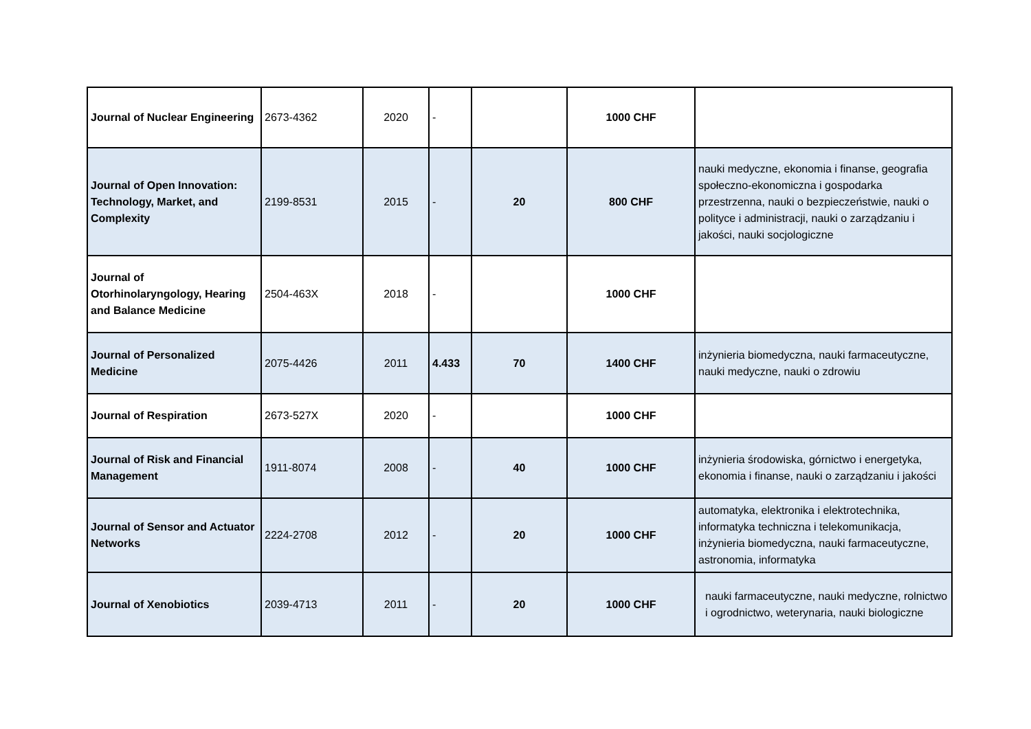| Journal of Nuclear Engineering | 2673-4362 | 2020 | - | | 1000 CHF | |
| Journal of Open Innovation: Technology, Market, and Complexity | 2199-8531 | 2015 | - | 20 | 800 CHF | nauki medyczne, ekonomia i finanse, geografia społeczno-ekonomiczna i gospodarka przestrzenna, nauki o bezpieczeństwie, nauki o polityce i administracji, nauki o zarządzaniu i jakości, nauki socjologiczne |
| Journal of Otorhinolaryngology, Hearing and Balance Medicine | 2504-463X | 2018 | - | | 1000 CHF | |
| Journal of Personalized Medicine | 2075-4426 | 2011 | 4.433 | 70 | 1400 CHF | inżynieria biomedyczna, nauki farmaceutyczne, nauki medyczne, nauki o zdrowiu |
| Journal of Respiration | 2673-527X | 2020 | - | | 1000 CHF | |
| Journal of Risk and Financial Management | 1911-8074 | 2008 | - | 40 | 1000 CHF | inżynieria środowiska, górnictwo i energetyka, ekonomia i finanse, nauki o zarządzaniu i jakości |
| Journal of Sensor and Actuator Networks | 2224-2708 | 2012 | - | 20 | 1000 CHF | automatyka, elektronika i elektrotechnika, informatyka techniczna i telekomunikacja, inżynieria biomedyczna, nauki farmaceutyczne, astronomia, informatyka |
| Journal of Xenobiotics | 2039-4713 | 2011 | - | 20 | 1000 CHF | nauki farmaceutyczne, nauki medyczne, rolnictwo i ogrodnictwo, weterynaria, nauki biologiczne |